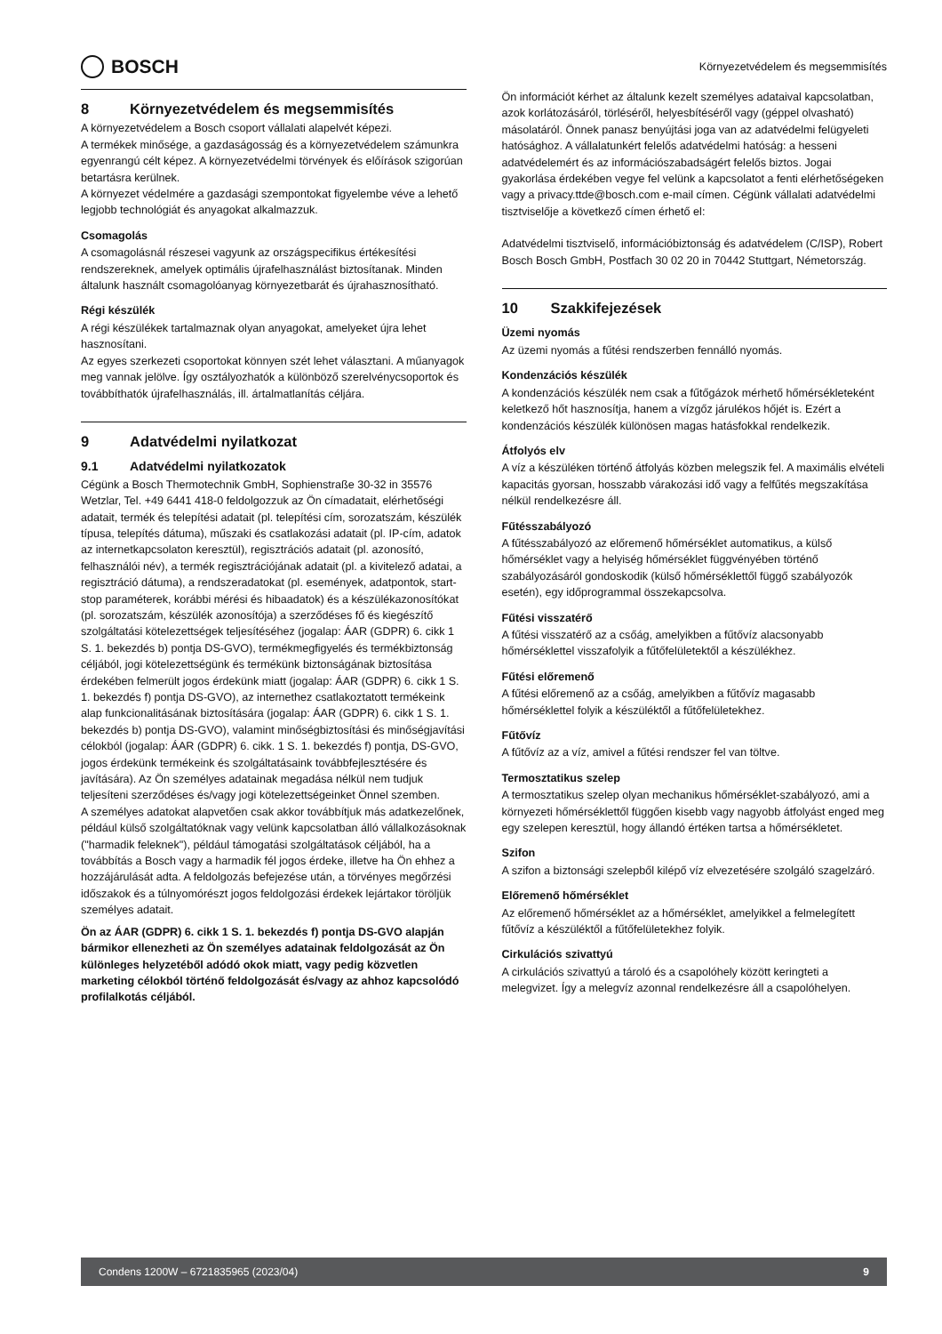BOSCH
Környezetvédelem és megsemmisítés
8 Környezetvédelem és megsemmisítés
A környezetvédelem a Bosch csoport vállalati alapelvét képezi.
A termékek minősége, a gazdaságosság és a környezetvédelem számunkra egyenrangú célt képez. A környezetvédelmi törvények és előírások szigorúan betartásra kerülnek.
A környezet védelmére a gazdasági szempontokat figyelembe véve a lehető legjobb technológiát és anyagokat alkalmazzuk.
Csomagolás
A csomagolásnál részesei vagyunk az országspecifikus értékesítési rendszereknek, amelyek optimális újrafelhasználást biztosítanak. Minden általunk használt csomagolóanyag környezetbarát és újrahasznosítható.
Régi készülék
A régi készülékek tartalmaznak olyan anyagokat, amelyeket újra lehet hasznosítani.
Az egyes szerkezeti csoportokat könnyen szét lehet választani. A műanyagok meg vannak jelölve. Így osztályozhatók a különböző szerelvénycsoportok és továbbíthatók újrafelhasználás, ill. ártalmatlanítás céljára.
9 Adatvédelmi nyilatkozat
9.1 Adatvédelmi nyilatkozatok
Cégünk a Bosch Thermotechnik GmbH, Sophienstraße 30-32 in 35576 Wetzlar, Tel. +49 6441 418-0 feldolgozzuk az Ön címadatait, elérhetőségi adatait, termék és telepítési adatait (pl. telepítési cím, sorozatszám, készülék típusa, telepítés dátuma), műszaki és csatlakozási adatait (pl. IP-cím, adatok az internetkapcsolaton keresztül), regisztrációs adatait (pl. azonosító, felhasználói név), a termék regisztrációjának adatait (pl. a kivitelező adatai, a regisztráció dátuma), a rendszeradatokat (pl. események, adatpontok, start-stop paraméterek, korábbi mérési és hibaadatok) és a készülékazonosítókat (pl. sorozatszám, készülék azonosítója) a szerződéses fő és kiegészítő szolgáltatási kötelezettségek teljesítéséhez (jogalap: ÁAR (GDPR) 6. cikk 1 S. 1. bekezdés b) pontja DS-GVO), termékmegfigyelés és termékbiztonság céljából, jogi kötelezettségünk és termékünk biztonságának biztosítása érdekében felmerült jogos érdekünk miatt (jogalap: ÁAR (GDPR) 6. cikk 1 S. 1. bekezdés f) pontja DS-GVO), az internethez csatlakoztatott termékeink alap funkcionalitásának biztosítására (jogalap: ÁAR (GDPR) 6. cikk 1 S. 1. bekezdés b) pontja DS-GVO), valamint minőségbiztosítási és minőségjavítási célokból (jogalap: ÁAR (GDPR) 6. cikk. 1 S. 1. bekezdés f) pontja, DS-GVO, jogos érdekünk termékeink és szolgáltatásaink továbbfejlesztésére és javítására). Az Ön személyes adatainak megadása nélkül nem tudjuk teljesíteni szerződéses és/vagy jogi kötelezettségeinket Önnel szemben.
A személyes adatokat alapvetően csak akkor továbbítjuk más adatkezelőnek, például külső szolgáltatóknak vagy velünk kapcsolatban álló vállalkozásoknak ("harmadik feleknek"), például támogatási szolgáltatások céljából, ha a továbbítás a Bosch vagy a harmadik fél jogos érdeke, illetve ha Ön ehhez a hozzájárulását adta. A feldolgozás befejezése után, a törvényes megőrzési időszakok és a túlnyomórészt jogos feldolgozási érdekek lejártakor töröljük személyes adatait.
Ön az ÁAR (GDPR) 6. cikk 1 S. 1. bekezdés f) pontja DS-GVO alapján bármikor ellenezheti az Ön személyes adatainak feldolgozását az Ön különleges helyzetéből adódó okok miatt, vagy pedig közvetlen marketing célokból történő feldolgozását és/vagy az ahhoz kapcsolódó profilalkotás céljából.
Ön információt kérhet az általunk kezelt személyes adataival kapcsolatban, azok korlátozásáról, törléséről, helyesbítéséről vagy (géppel olvasható) másolatáról. Önnek panasz benyújtási joga van az adatvédelmi felügyeleti hatósághoz. A vállalatunkért felelős adatvédelmi hatóság: a hesseni adatvédelemért és az információszabadságért felelős biztos. Jogai gyakorlása érdekében vegye fel velünk a kapcsolatot a fenti elérhetőségeken vagy a privacy.ttde@bosch.com e-mail címen. Cégünk vállalati adatvédelmi tisztviselője a következő címen érhető el:
Adatvédelmi tisztviselő, információbiztonság és adatvédelem (C/ISP), Robert Bosch Bosch GmbH, Postfach 30 02 20 in 70442 Stuttgart, Németország.
10 Szakkifejezések
Üzemi nyomás
Az üzemi nyomás a fűtési rendszerben fennálló nyomás.
Kondenzációs készülék
A kondenzációs készülék nem csak a fűtőgázok mérhető hőmérsékleteként keletkező hőt hasznosítja, hanem a vízgőz járulékos hőjét is. Ezért a kondenzációs készülék különösen magas hatásfokkal rendelkezik.
Átfolyós elv
A víz a készüléken történő átfolyás közben melegszik fel. A maximális elvételi kapacitás gyorsan, hosszabb várakozási idő vagy a felfűtés megszakítása nélkül rendelkezésre áll.
Fűtésszabályozó
A fűtésszabályozó az előremenő hőmérséklet automatikus, a külső hőmérséklet vagy a helyiség hőmérséklet függvényében történő szabályozásáról gondoskodik (külső hőmérséklettől függő szabályozók esetén), egy időprogrammal összekapcsolva.
Fűtési visszatérő
A fűtési visszatérő az a csőág, amelyikben a fűtővíz alacsonyabb hőmérséklettel visszafolyik a fűtőfelületektől a készülékhez.
Fűtési előremenő
A fűtési előremenő az a csőág, amelyikben a fűtővíz magasabb hőmérséklettel folyik a készüléktől a fűtőfelületekhez.
Fűtővíz
A fűtővíz az a víz, amivel a fűtési rendszer fel van töltve.
Termosztatikus szelep
A termosztatikus szelep olyan mechanikus hőmérséklet-szabályozó, ami a környezeti hőmérséklettől függően kisebb vagy nagyobb átfolyást enged meg egy szelepen keresztül, hogy állandó értéken tartsa a hőmérsékletet.
Szifon
A szifon a biztonsági szelepből kilépő víz elvezetésére szolgáló szagelzáró.
Előremenő hőmérséklet
Az előremenő hőmérséklet az a hőmérséklet, amelyikkel a felmelegített fűtővíz a készüléktől a fűtőfelületekhez folyik.
Cirkulációs szivattyú
A cirkulációs szivattyú a tároló és a csapolóhely között keringteti a melegvizet. Így a melegvíz azonnal rendelkezésre áll a csapolóhelyen.
Condens 1200W – 6721835965 (2023/04) 9